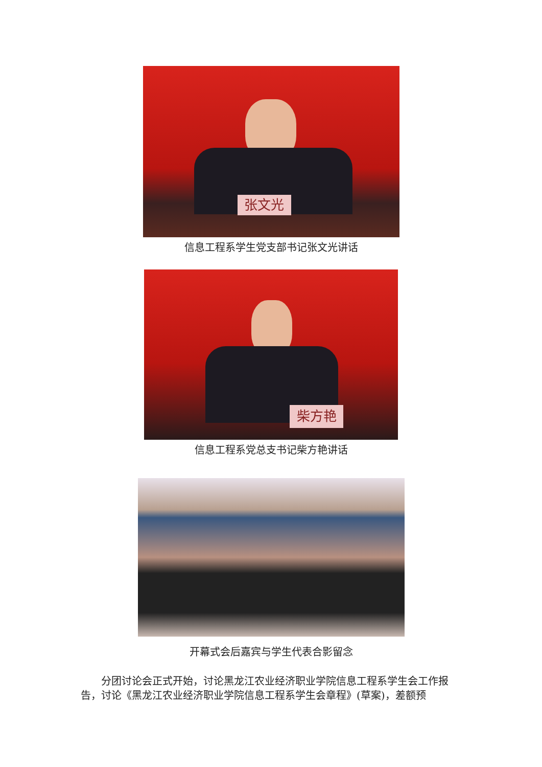张文光
信息工程系学生党支部书记张文光讲话
柴方艳
信息工程系党总支书记柴方艳讲话
开幕式会后嘉宾与学生代表合影留念
分团讨论会正式开始，讨论黑龙江农业经济职业学院信息工程系学生会工作报告，讨论《黑龙江农业经济职业学院信息工程系学生会章程》(草案)，差额预